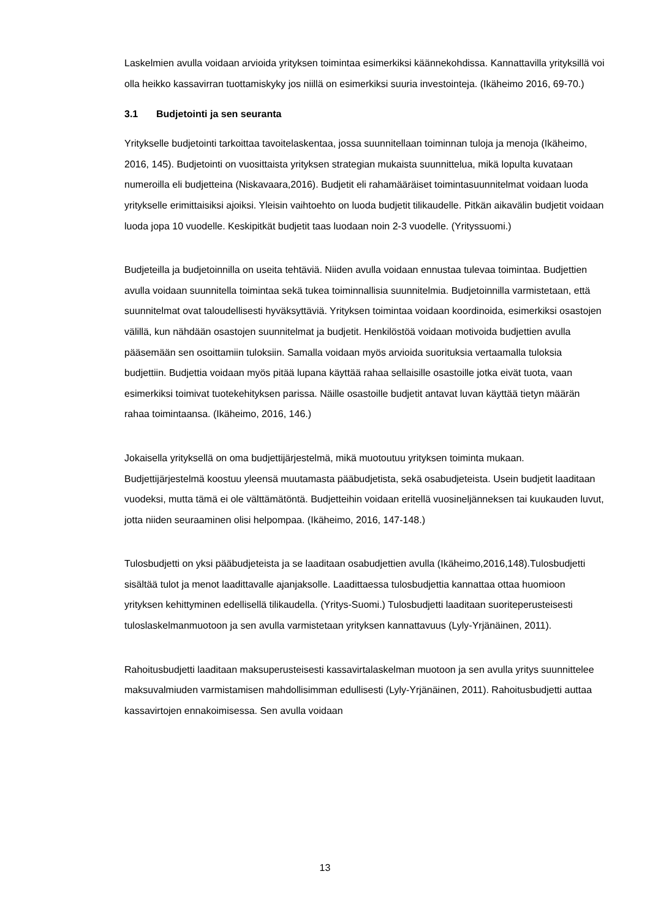Laskelmien avulla voidaan arvioida yrityksen toimintaa esimerkiksi käännekohdissa. Kannattavilla yrityksillä voi olla heikko kassavirran tuottamiskyky jos niillä on esimerkiksi suuria investointeja. (Ikäheimo 2016, 69-70.)
3.1 Budjetointi ja sen seuranta
Yritykselle budjetointi tarkoittaa tavoitelaskentaa, jossa suunnitellaan toiminnan tuloja ja menoja (Ikäheimo, 2016, 145). Budjetointi on vuosittaista yrityksen strategian mukaista suunnittelua, mikä lopulta kuvataan numeroilla eli budjetteina (Niskavaara,2016). Budjetit eli rahamääräiset toimintasuunnitelmat voidaan luoda yritykselle erimittaisiksi ajoiksi. Yleisin vaihtoehto on luoda budjetit tilikaudelle. Pitkän aikavälin budjetit voidaan luoda jopa 10 vuodelle. Keskipitkät budjetit taas luodaan noin 2-3 vuodelle. (Yrityssuomi.)
Budjeteilla ja budjetoinnilla on useita tehtäviä. Niiden avulla voidaan ennustaa tulevaa toimintaa. Budjettien avulla voidaan suunnitella toimintaa sekä tukea toiminnallisia suunnitelmia. Budjetoinnilla varmistetaan, että suunnitelmat ovat taloudellisesti hyväksyttäviä. Yrityksen toimintaa voidaan koordinoida, esimerkiksi osastojen välillä, kun nähdään osastojen suunnitelmat ja budjetit. Henkilöstöä voidaan motivoida budjettien avulla pääsemään sen osoittamiin tuloksiin. Samalla voidaan myös arvioida suorituksia vertaamalla tuloksia budjettiin. Budjettia voidaan myös pitää lupana käyttää rahaa sellaisille osastoille jotka eivät tuota, vaan esimerkiksi toimivat tuotekehityksen parissa. Näille osastoille budjetit antavat luvan käyttää tietyn määrän rahaa toimintaansa. (Ikäheimo, 2016, 146.)
Jokaisella yrityksellä on oma budjettijärjestelmä, mikä muotoutuu yrityksen toiminta mukaan. Budjettijärjestelmä koostuu yleensä muutamasta pääbudjetista, sekä osabudjeteista. Usein budjetit laaditaan vuodeksi, mutta tämä ei ole välttämätöntä. Budjetteihin voidaan eritellä vuosineljänneksen tai kuukauden luvut, jotta niiden seuraaminen olisi helpompaa. (Ikäheimo, 2016, 147-148.)
Tulosbudjetti on yksi pääbudjeteista ja se laaditaan osabudjettien avulla (Ikäheimo,2016,148).Tulosbudjetti sisältää tulot ja menot laadittavalle ajanjaksolle. Laadittaessa tulosbudjettia kannattaa ottaa huomioon yrityksen kehittyminen edellisellä tilikaudella. (Yritys-Suomi.) Tulosbudjetti laaditaan suoriteperusteisesti tuloslaskelmanmuotoon ja sen avulla varmistetaan yrityksen kannattavuus (Lyly-Yrjänäinen, 2011).
Rahoitusbudjetti laaditaan maksuperusteisesti kassavirtalaskelman muotoon ja sen avulla yritys suunnittelee maksuvalmiuden varmistamisen mahdollisimman edullisesti (Lyly-Yrjänäinen, 2011). Rahoitusbudjetti auttaa kassavirtojen ennakoimisessa. Sen avulla voidaan
13